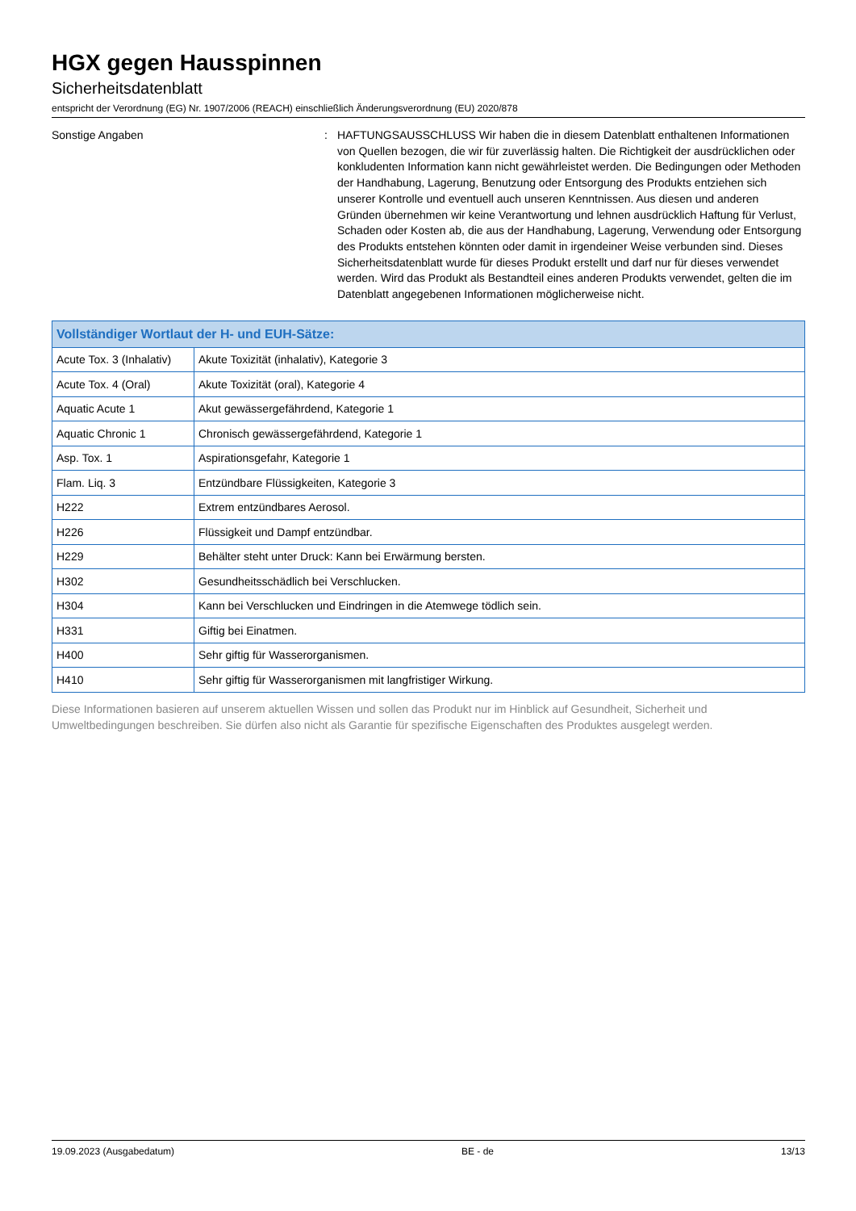HGX gegen Hausspinnen
Sicherheitsdatenblatt
entspricht der Verordnung (EG) Nr. 1907/2006 (REACH) einschließlich Änderungsverordnung (EU) 2020/878
Sonstige Angaben : HAFTUNGSAUSSCHLUSS Wir haben die in diesem Datenblatt enthaltenen Informationen von Quellen bezogen, die wir für zuverlässig halten. Die Richtigkeit der ausdrücklichen oder konkludenten Information kann nicht gewährleistet werden. Die Bedingungen oder Methoden der Handhabung, Lagerung, Benutzung oder Entsorgung des Produkts entziehen sich unserer Kontrolle und eventuell auch unseren Kenntnissen. Aus diesen und anderen Gründen übernehmen wir keine Verantwortung und lehnen ausdrücklich Haftung für Verlust, Schaden oder Kosten ab, die aus der Handhabung, Lagerung, Verwendung oder Entsorgung des Produkts entstehen könnten oder damit in irgendeiner Weise verbunden sind. Dieses Sicherheitsdatenblatt wurde für dieses Produkt erstellt und darf nur für dieses verwendet werden. Wird das Produkt als Bestandteil eines anderen Produkts verwendet, gelten die im Datenblatt angegebenen Informationen möglicherweise nicht.
| Vollständiger Wortlaut der H- und EUH-Sätze: | |
| --- | --- |
| Acute Tox. 3 (Inhalativ) | Akute Toxizität (inhalativ), Kategorie 3 |
| Acute Tox. 4 (Oral) | Akute Toxizität (oral), Kategorie 4 |
| Aquatic Acute 1 | Akut gewässergefährdend, Kategorie 1 |
| Aquatic Chronic 1 | Chronisch gewässergefährdend, Kategorie 1 |
| Asp. Tox. 1 | Aspirationsgefahr, Kategorie 1 |
| Flam. Liq. 3 | Entzündbare Flüssigkeiten, Kategorie 3 |
| H222 | Extrem entzündbares Aerosol. |
| H226 | Flüssigkeit und Dampf entzündbar. |
| H229 | Behälter steht unter Druck: Kann bei Erwärmung bersten. |
| H302 | Gesundheitsschädlich bei Verschlucken. |
| H304 | Kann bei Verschlucken und Eindringen in die Atemwege tödlich sein. |
| H331 | Giftig bei Einatmen. |
| H400 | Sehr giftig für Wasserorganismen. |
| H410 | Sehr giftig für Wasserorganismen mit langfristiger Wirkung. |
Diese Informationen basieren auf unserem aktuellen Wissen und sollen das Produkt nur im Hinblick auf Gesundheit, Sicherheit und Umweltbedingungen beschreiben. Sie dürfen also nicht als Garantie für spezifische Eigenschaften des Produktes ausgelegt werden.
19.09.2023 (Ausgabedatum) BE - de 13/13